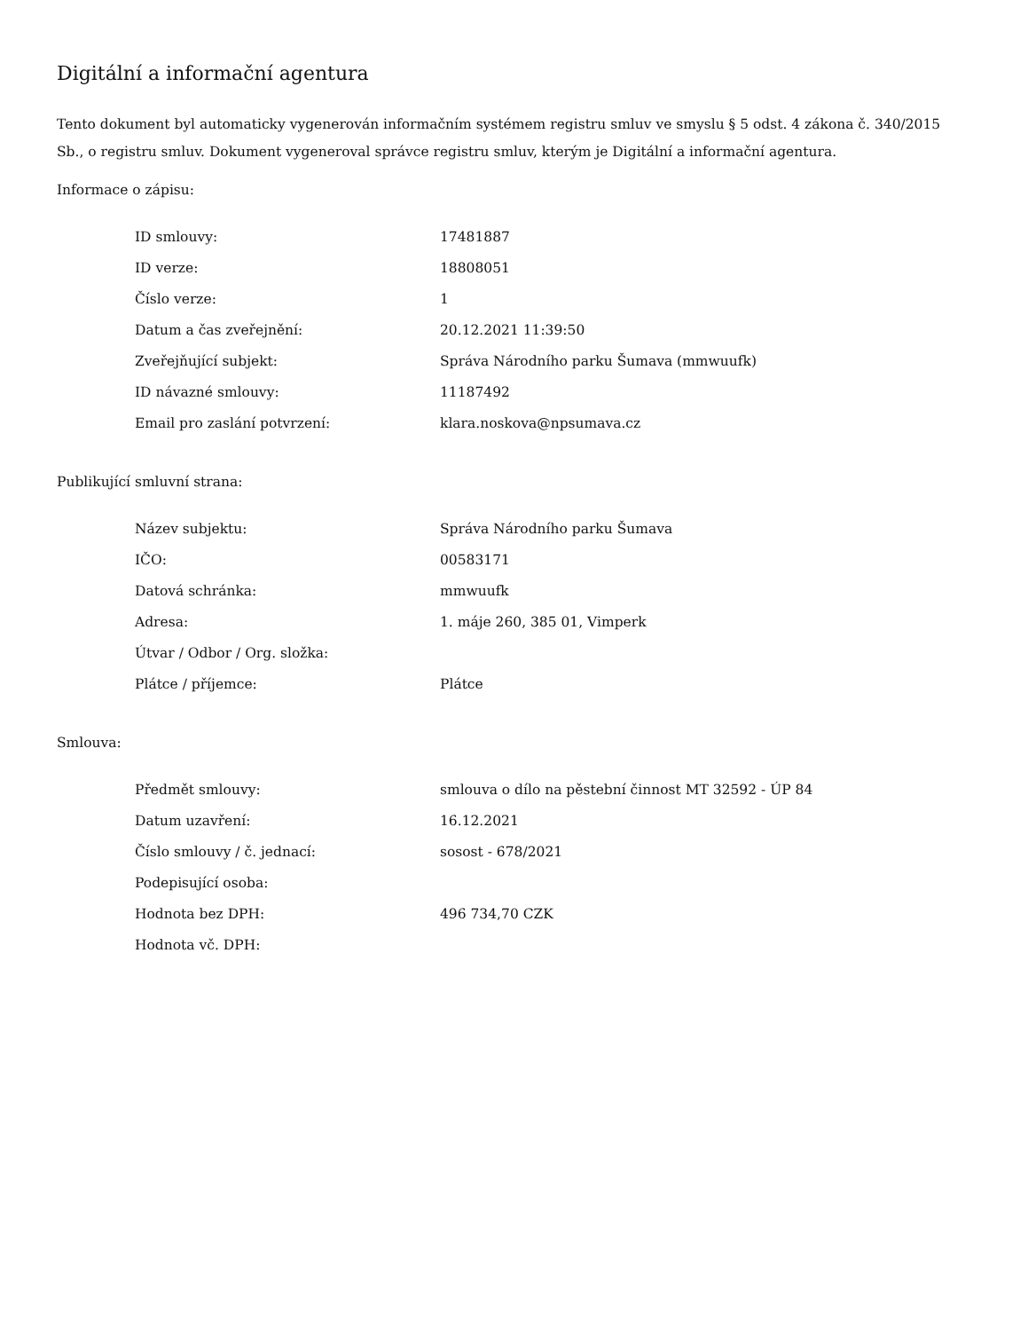Digitální a informační agentura
Tento dokument byl automaticky vygenerován informačním systémem registru smluv ve smyslu § 5 odst. 4 zákona č. 340/2015 Sb., o registru smluv. Dokument vygeneroval správce registru smluv, kterým je Digitální a informační agentura.
Informace o zápisu:
| ID smlouvy: | 17481887 |
| ID verze: | 18808051 |
| Číslo verze: | 1 |
| Datum a čas zveřejnění: | 20.12.2021 11:39:50 |
| Zveřejňující subjekt: | Správa Národního parku Šumava (mmwuufk) |
| ID návazné smlouvy: | 11187492 |
| Email pro zaslání potvrzení: | klara.noskova@npsumava.cz |
Publikující smluvní strana:
| Název subjektu: | Správa Národního parku Šumava |
| IČO: | 00583171 |
| Datová schránka: | mmwuufk |
| Adresa: | 1. máje 260, 385 01, Vimperk |
| Útvar / Odbor / Org. složka: | |
| Plátce / příjemce: | Plátce |
Smlouva:
| Předmět smlouvy: | smlouva o dílo na pěstební činnost MT 32592 - ÚP 84 |
| Datum uzavření: | 16.12.2021 |
| Číslo smlouvy / č. jednací: | sosost - 678/2021 |
| Podepisující osoba: | |
| Hodnota bez DPH: | 496 734,70 CZK |
| Hodnota vč. DPH: | |